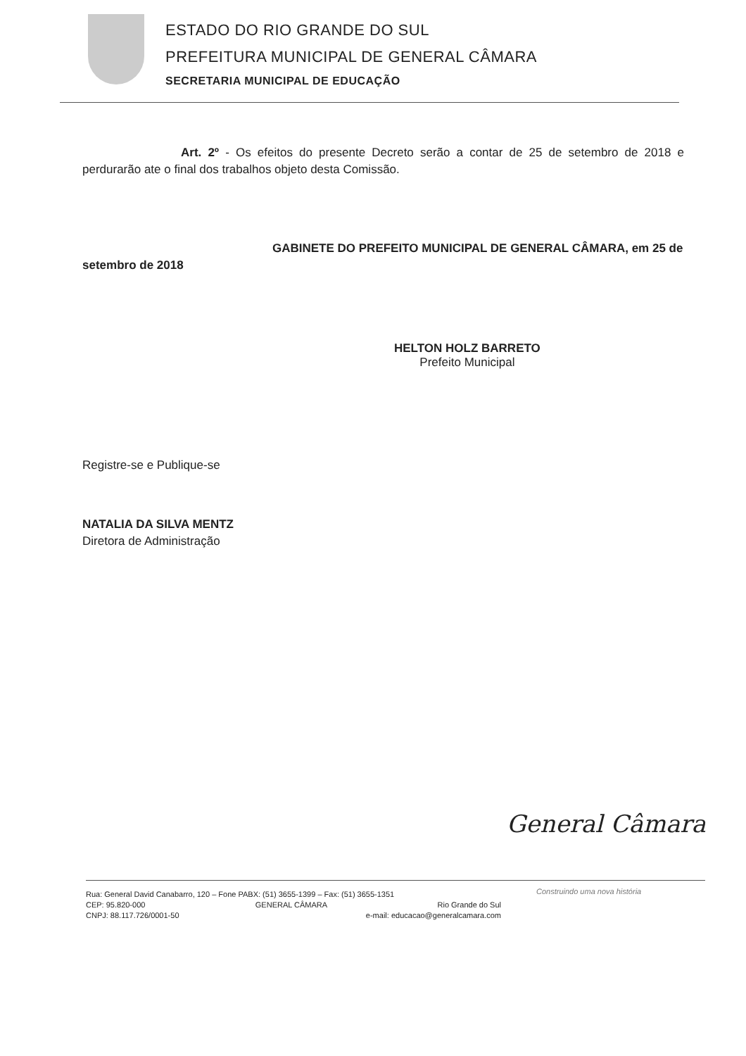ESTADO DO RIO GRANDE DO SUL
PREFEITURA MUNICIPAL DE GENERAL CÂMARA
SECRETARIA MUNICIPAL DE EDUCAÇÃO
Art. 2º - Os efeitos do presente Decreto serão a contar de 25 de setembro de 2018 e perdurarão ate o final dos trabalhos objeto desta Comissão.
GABINETE DO PREFEITO MUNICIPAL DE GENERAL CÂMARA, em 25 de setembro de 2018
Registre-se e Publique-se
NATALIA DA SILVA MENTZ
Diretora de Administração
HELTON HOLZ BARRETO
Prefeito Municipal
General Câmara
Rua: General David Canabarro, 120 – Fone PABX: (51) 3655-1399 – Fax: (51) 3655-1351
CEP: 95.820-000 GENERAL CÂMARA Rio Grande do Sul
CNPJ: 88.117.726/0001-50 e-mail: educacao@generalcamara.com
Construindo uma nova história